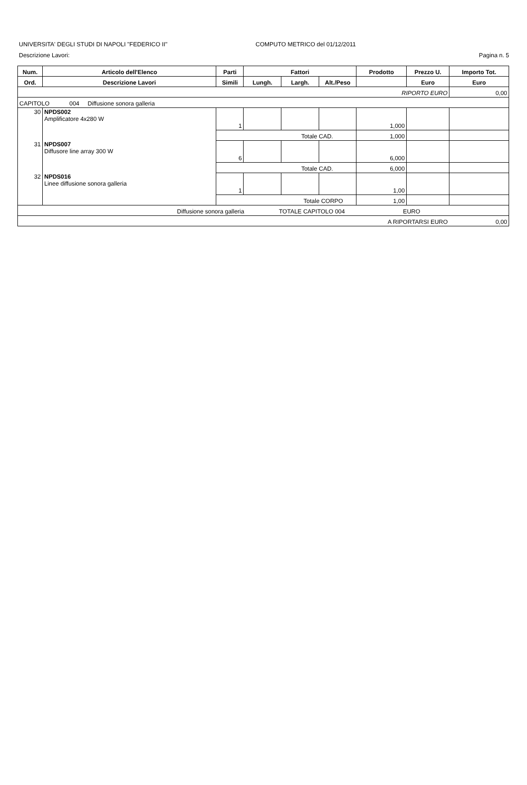UNIVERSITA' DEGLI STUDI DI NAPOLI "FEDERICO II" COMPUTO METRICO del 01/12/2011
Descrizione Lavori: Pagina n. 5
| Num. | Articolo dell'Elenco | Parti | Fattori | | | Prodotto | Prezzo U. | Importo Tot. |
| --- | --- | --- | --- | --- | --- | --- | --- | --- |
| Ord. | Descrizione Lavori | Simili | Lungh. | Largh. | Alt./Peso | | Euro | Euro |
| RIPORTO EURO | | | | | | | | 0,00 |
| CAPITOLO 004 Diffusione sonora galleria | | | | | | | | |
| 30 | NPDS002 Amplificatore 4x280 W | 1 | | | | 1,000 | | |
| | | Totale CAD. | | | | 1,000 | | |
| 31 | NPDS007 Diffusore line array 300 W | 6 | | | | 6,000 | | |
| | | Totale CAD. | | | | 6,000 | | |
| 32 | NPDS016 Linee diffusione sonora galleria | 1 | | | | 1,00 | | |
| | | Totale CORPO | | | | 1,00 | | |
| Diffusione sonora galleria TOTALE CAPITOLO 004 EURO | | | | | | | | |
| A RIPORTARSI EURO | | | | | | | | 0,00 |